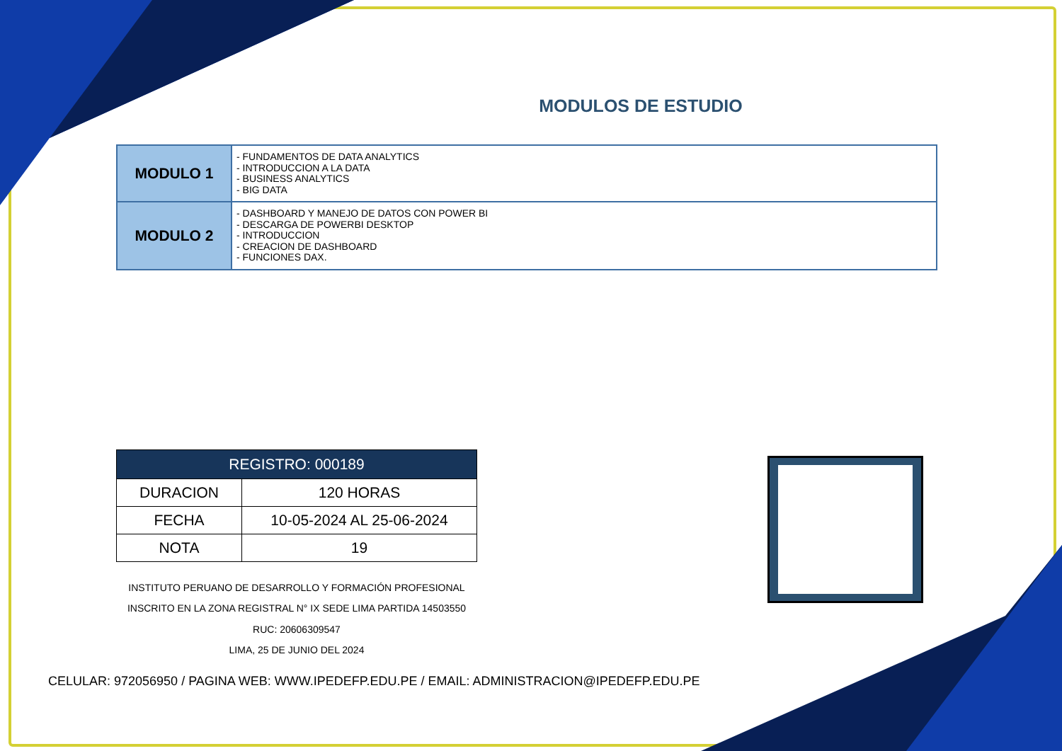MODULOS DE ESTUDIO
| MODULO 1 | - FUNDAMENTOS DE DATA ANALYTICS - INTRODUCCION A LA DATA - BUSINESS ANALYTICS - BIG DATA |
| MODULO 2 | - DASHBOARD Y MANEJO DE DATOS CON POWER BI - DESCARGA DE POWERBI DESKTOP - INTRODUCCION - CREACION DE DASHBOARD - FUNCIONES DAX. |
| REGISTRO: 000189 | |
| --- | --- |
| DURACION | 120 HORAS |
| FECHA | 10-05-2024 AL 25-06-2024 |
| NOTA | 19 |
INSTITUTO PERUANO DE DESARROLLO Y FORMACIÓN PROFESIONAL
INSCRITO EN LA ZONA REGISTRAL N° IX SEDE LIMA PARTIDA 14503550
RUC: 20606309547
LIMA, 25 DE JUNIO DEL 2024
CELULAR: 972056950 / PAGINA WEB: WWW.IPEDEFP.EDU.PE / EMAIL: ADMINISTRACION@IPEDEFP.EDU.PE